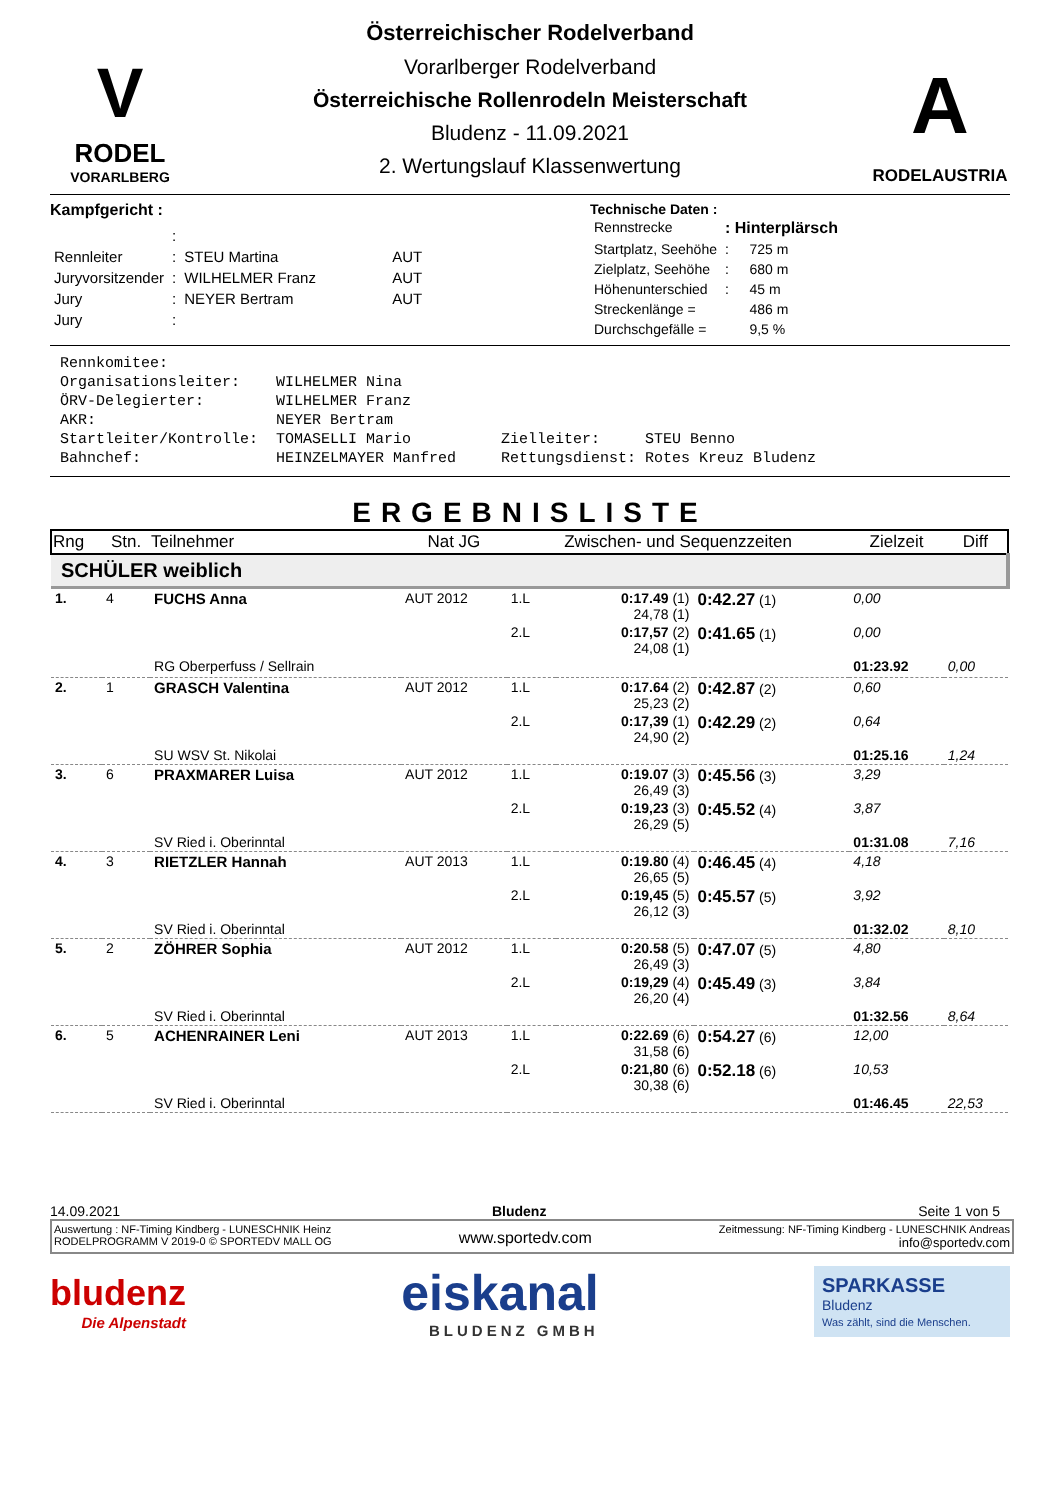Österreichischer Rodelverband
V
RODEL
VORARLBERG
Vorarlberger Rodelverband
Österreichische Rollenrodeln Meisterschaft
Bludenz - 11.09.2021
2. Wertungslauf Klassenwertung
A
RODELAUSTRIA
Kampfgericht :
| | : | | |
| Rennleiter | : | STEU Martina | AUT |
| Juryvorsitzender | : | WILHELMER Franz | AUT |
| Jury | : | NEYER Bertram | AUT |
| Jury | : | | |
Technische Daten :
| Rennstrecke | : Hinterplärsch | |
| Startplatz, Seehöhe | : | 725 m |
| Zielplatz, Seehöhe | : | 680 m |
| Höhenunterschied | : | 45 m |
| Streckenlänge = | | 486 m |
| Durchschgefälle = | | 9,5 % |
Rennkomitee: Organisationsleiter: WILHELMER Nina ÖRV-Delegierter: WILHELMER Franz AKR: NEYER Bertram Startleiter/Kontrolle: TOMASELLI Mario Zielleiter: STEU Benno Bahnchef: HEINZELMAYER Manfred Rettungsdienst: Rotes Kreuz Bludenz
ERGEBNISLISTE
| Rng | Stn. | Teilnehmer | Nat JG | Zwischen- und Sequenzzeiten | | | Zielzeit | Diff |
| --- | --- | --- | --- | --- | --- | --- | --- | --- |
| SCHÜLER weiblich | | | | | | | | |
| 1. | 4 | FUCHS Anna | AUT 2012 | 1.L | 0:17.49 (1) 24,78 (1) | 0:42.27 (1) | 0,00 | |
| | | | | 2.L | 0:17,57 (2) 24,08 (1) | 0:41.65 (1) | 0,00 | |
| | | RG Oberperfuss / Sellrain | | | | | 01:23.92 | 0,00 |
| 2. | 1 | GRASCH Valentina | AUT 2012 | 1.L | 0:17.64 (2) 25,23 (2) | 0:42.87 (2) | 0,60 | |
| | | | | 2.L | 0:17,39 (1) 24,90 (2) | 0:42.29 (2) | 0,64 | |
| | | SU WSV St. Nikolai | | | | | 01:25.16 | 1,24 |
| 3. | 6 | PRAXMARER Luisa | AUT 2012 | 1.L | 0:19.07 (3) 26,49 (3) | 0:45.56 (3) | 3,29 | |
| | | | | 2.L | 0:19,23 (3) 26,29 (5) | 0:45.52 (4) | 3,87 | |
| | | SV Ried i. Oberinntal | | | | | 01:31.08 | 7,16 |
| 4. | 3 | RIETZLER Hannah | AUT 2013 | 1.L | 0:19.80 (4) 26,65 (5) | 0:46.45 (4) | 4,18 | |
| | | | | 2.L | 0:19,45 (5) 26,12 (3) | 0:45.57 (5) | 3,92 | |
| | | SV Ried i. Oberinntal | | | | | 01:32.02 | 8,10 |
| 5. | 2 | ZÖHRER Sophia | AUT 2012 | 1.L | 0:20.58 (5) 26,49 (3) | 0:47.07 (5) | 4,80 | |
| | | | | 2.L | 0:19,29 (4) 26,20 (4) | 0:45.49 (3) | 3,84 | |
| | | SV Ried i. Oberinntal | | | | | 01:32.56 | 8,64 |
| 6. | 5 | ACHENRAINER Leni | AUT 2013 | 1.L | 0:22.69 (6) 31,58 (6) | 0:54.27 (6) | 12,00 | |
| | | | | 2.L | 0:21,80 (6) 30,38 (6) | 0:52.18 (6) | 10,53 | |
| | | SV Ried i. Oberinntal | | | | | 01:46.45 | 22,53 |
14.09.2021 Bludenz Seite 1 von 5
Auswertung : NF-Timing Kindberg - LUNESCHNIK Heinz
RODELPROGRAMM V 2019-0 © SPORTEDV MALL OG
www.sportedv.com
Zeitmessung: NF-Timing Kindberg - LUNESCHNIK Andreas
info@sportedv.com
bludenz
Die Alpenstadt
eiskanal
BLUDENZ GMBH
SPARKASSE
Bludenz
Was zählt, sind die Menschen.